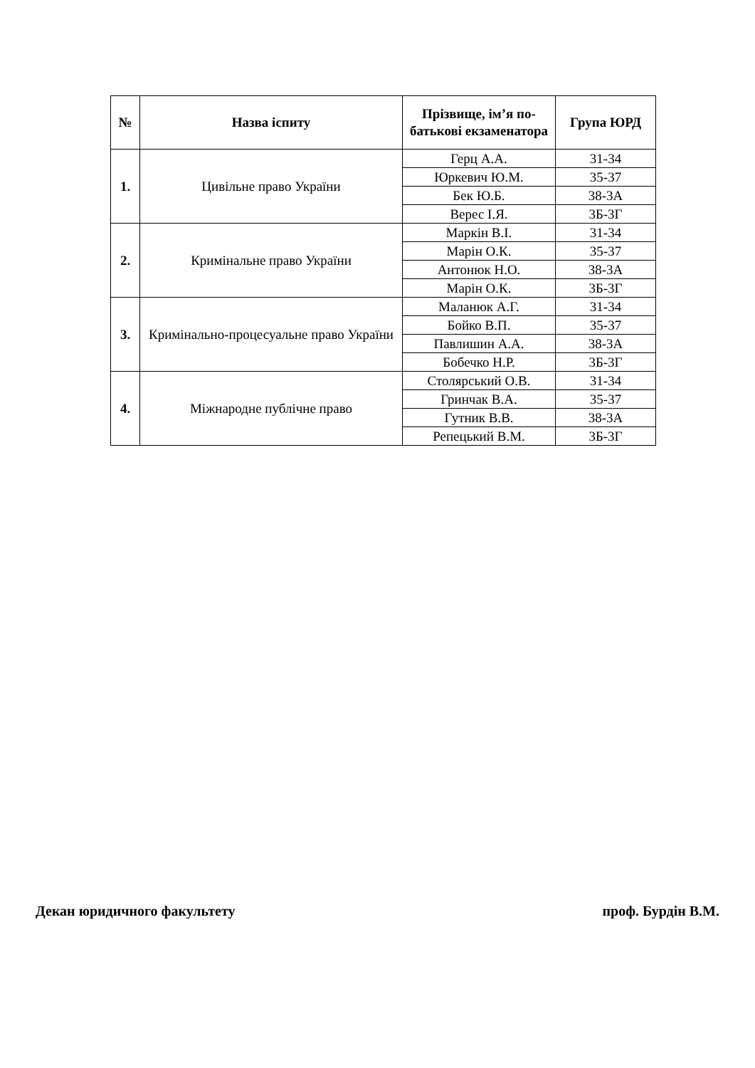| № | Назва іспиту | Прізвище, ім’я по-батькові екзаменатора | Група ЮРД |
| --- | --- | --- | --- |
| 1. | Цивільне право України | Герц А.А. | 31-34 |
| | | Юркевич Ю.М. | 35-37 |
| | | Бек Ю.Б. | 38-3А |
| | | Верес І.Я. | 3Б-3Г |
| 2. | Кримінальне право України | Маркін В.І. | 31-34 |
| | | Марін О.К. | 35-37 |
| | | Антонюк Н.О. | 38-3А |
| | | Марін О.К. | 3Б-3Г |
| 3. | Кримінально-процесуальне право України | Маланюк А.Г. | 31-34 |
| | | Бойко В.П. | 35-37 |
| | | Павлишин А.А. | 38-3А |
| | | Бобечко Н.Р. | 3Б-3Г |
| 4. | Міжнародне публічне право | Столярський О.В. | 31-34 |
| | | Гринчак В.А. | 35-37 |
| | | Гутник В.В. | 38-3А |
| | | Репецький В.М. | 3Б-3Г |
Декан юридичного факультету проф. Бурдін В.М.